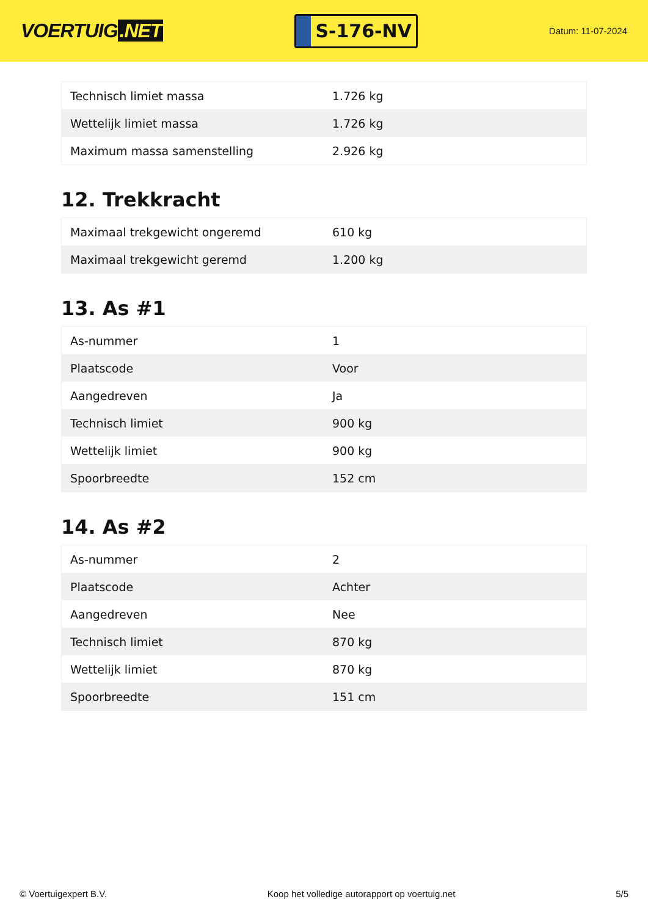VOERTUIG.NET
S-176-NV
Datum: 11-07-2024
| Technisch limiet massa | 1.726 kg |
| Wettelijk limiet massa | 1.726 kg |
| Maximum massa samenstelling | 2.926 kg |
12. Trekkracht
| Maximaal trekgewicht ongeremd | 610 kg |
| Maximaal trekgewicht geremd | 1.200 kg |
13. As #1
| As-nummer | 1 |
| Plaatscode | Voor |
| Aangedreven | Ja |
| Technisch limiet | 900 kg |
| Wettelijk limiet | 900 kg |
| Spoorbreedte | 152 cm |
14. As #2
| As-nummer | 2 |
| Plaatscode | Achter |
| Aangedreven | Nee |
| Technisch limiet | 870 kg |
| Wettelijk limiet | 870 kg |
| Spoorbreedte | 151 cm |
© Voertuigexpert B.V. Koop het volledige autorapport op voertuig.net
5/5